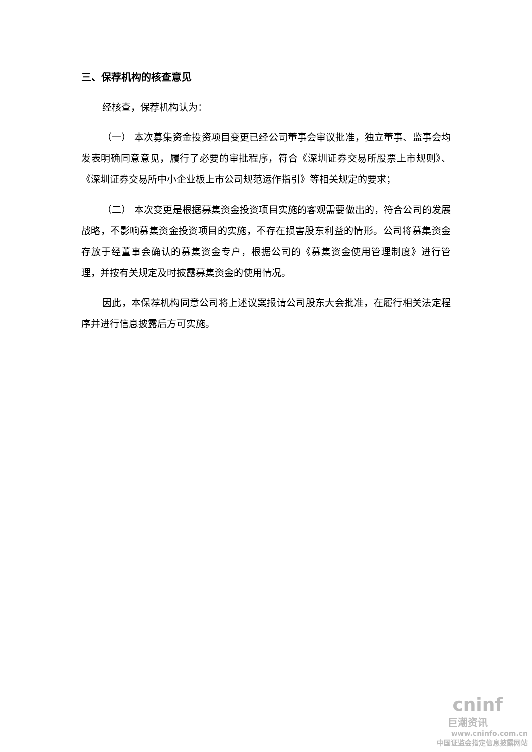三、保荐机构的核查意见
经核查，保荐机构认为：
（一） 本次募集资金投资项目变更已经公司董事会审议批准，独立董事、监事会均发表明确同意意见，履行了必要的审批程序，符合《深圳证券交易所股票上市规则》、《深圳证券交易所中小企业板上市公司规范运作指引》等相关规定的要求；
（二） 本次变更是根据募集资金投资项目实施的客观需要做出的，符合公司的发展战略，不影响募集资金投资项目的实施，不存在损害股东利益的情形。公司将募集资金存放于经董事会确认的募集资金专户，根据公司的《募集资金使用管理制度》进行管理，并按有关规定及时披露募集资金的使用情况。
因此，本保荐机构同意公司将上述议案报请公司股东大会批准，在履行相关法定程序并进行信息披露后方可实施。
cninf
巨潮资讯
www.cninfo.com.cn
中国证监会指定信息披露网站